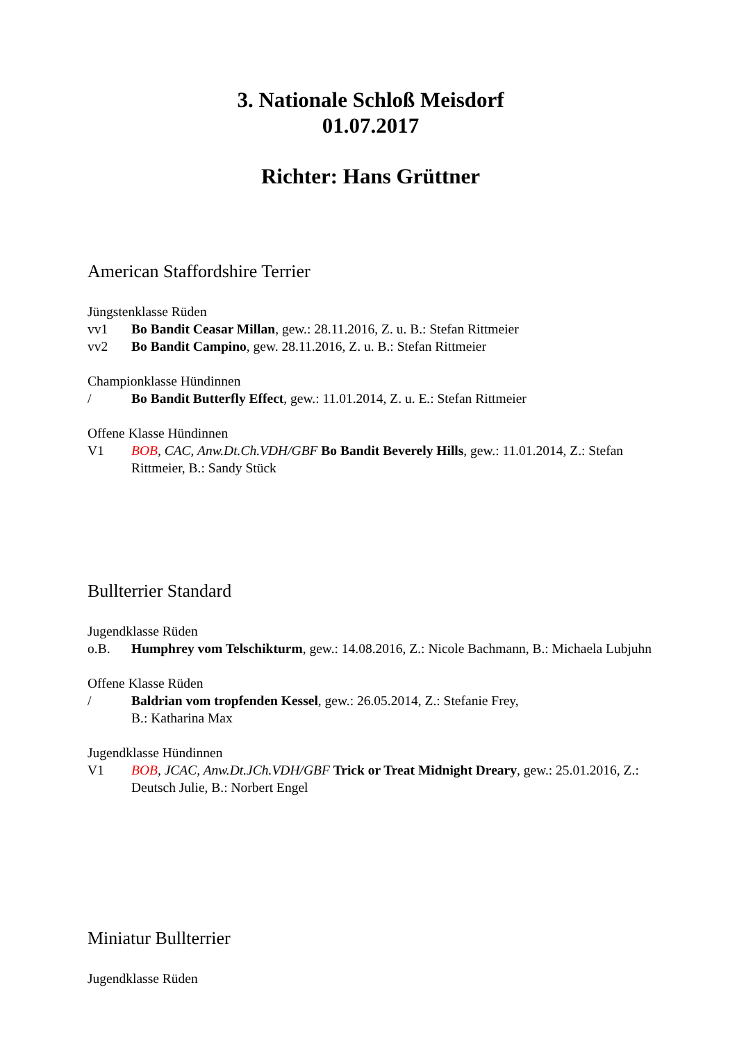3. Nationale Schloß Meisdorf
01.07.2017
Richter: Hans Grüttner
American Staffordshire Terrier
Jüngstenklasse Rüden
vv1 Bo Bandit Ceasar Millan, gew.: 28.11.2016, Z. u. B.: Stefan Rittmeier
vv2 Bo Bandit Campino, gew. 28.11.2016, Z. u. B.: Stefan Rittmeier
Championklasse Hündinnen
/ Bo Bandit Butterfly Effect, gew.: 11.01.2014, Z. u. E.: Stefan Rittmeier
Offene Klasse Hündinnen
V1 BOB, CAC, Anw.Dt.Ch.VDH/GBF Bo Bandit Beverely Hills, gew.: 11.01.2014, Z.: Stefan Rittmeier, B.: Sandy Stück
Bullterrier Standard
Jugendklasse Rüden
o.B. Humphrey vom Telschikturm, gew.: 14.08.2016, Z.: Nicole Bachmann, B.: Michaela Lubjuhn
Offene Klasse Rüden
/ Baldrian vom tropfenden Kessel, gew.: 26.05.2014, Z.: Stefanie Frey,
B.: Katharina Max
Jugendklasse Hündinnen
V1 BOB, JCAC, Anw.Dt.JCh.VDH/GBF Trick or Treat Midnight Dreary, gew.: 25.01.2016, Z.: Deutsch Julie, B.: Norbert Engel
Miniatur Bullterrier
Jugendklasse Rüden